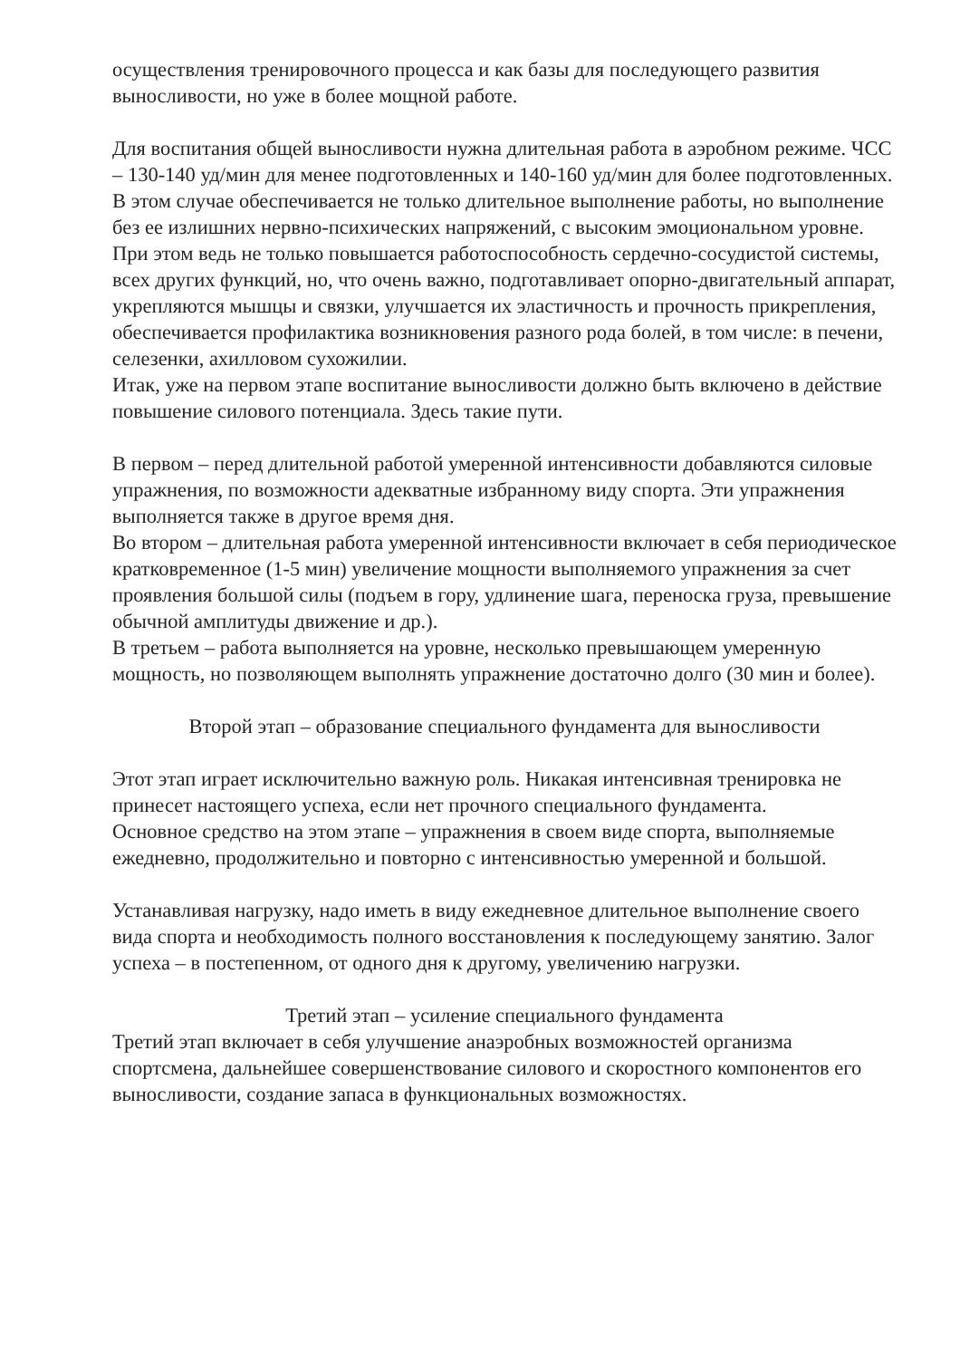осуществления тренировочного процесса и как базы для последующего развития выносливости, но уже в более мощной работе.
Для воспитания общей выносливости нужна длительная работа в аэробном режиме. ЧСС – 130-140 уд/мин для менее подготовленных и 140-160 уд/мин для более подготовленных. В этом случае обеспечивается не только длительное выполнение работы, но выполнение без ее излишних нервно-психических напряжений, с высоким эмоциональном уровне. При этом ведь не только повышается работоспособность сердечно-сосудистой системы, всех других функций, но, что очень важно, подготавливает опорно-двигательный аппарат, укрепляются мышцы и связки, улучшается их эластичность и прочность прикрепления, обеспечивается профилактика возникновения разного рода болей, в том числе: в печени, селезенки, ахилловом сухожилии.
Итак, уже на первом этапе воспитание выносливости должно быть включено в действие повышение силового потенциала. Здесь такие пути.
В первом – перед длительной работой умеренной интенсивности добавляются силовые упражнения, по возможности адекватные избранному виду спорта. Эти упражнения выполняется также в другое время дня.
Во втором – длительная работа умеренной интенсивности включает в себя периодическое кратковременное (1-5 мин) увеличение мощности выполняемого упражнения за счет проявления большой силы (подъем в гору, удлинение шага, переноска груза, превышение обычной амплитуды движение и др.).
В третьем – работа выполняется на уровне, несколько превышающем умеренную мощность, но позволяющем выполнять упражнение достаточно долго (30 мин и более).
Второй этап – образование специального фундамента для выносливости
Этот этап играет исключительно важную роль. Никакая интенсивная тренировка не принесет настоящего успеха, если нет прочного специального фундамента.
Основное средство на этом этапе – упражнения в своем виде спорта, выполняемые ежедневно, продолжительно и повторно с интенсивностью умеренной и большой.
Устанавливая нагрузку, надо иметь в виду ежедневное длительное выполнение своего вида спорта и необходимость полного восстановления к последующему занятию. Залог успеха – в постепенном, от одного дня к другому, увеличению нагрузки.
Третий этап – усиление специального фундамента
Третий этап включает в себя улучшение анаэробных возможностей организма спортсмена, дальнейшее совершенствование силового и скоростного компонентов его выносливости, создание запаса в функциональных возможностях.